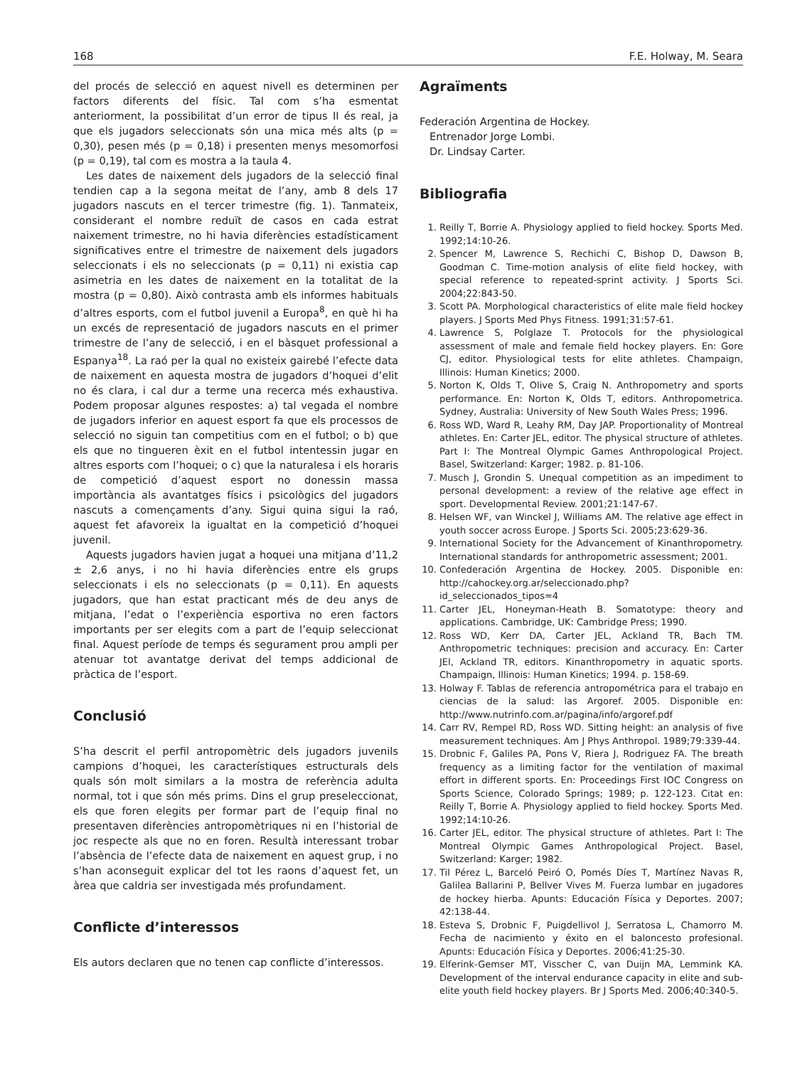168 F.E. Holway, M. Seara
del procés de selecció en aquest nivell es determinen per factors diferents del físic. Tal com s’ha esmentat anteriorment, la possibilitat d’un error de tipus II és real, ja que els jugadors seleccionats són una mica més alts (p = 0,30), pesen més (p = 0,18) i presenten menys mesomorfosi (p = 0,19), tal com es mostra a la taula 4.
Les dates de naixement dels jugadors de la selecció final tendien cap a la segona meitat de l’any, amb 8 dels 17 jugadors nascuts en el tercer trimestre (fig. 1). Tanmateix, considerant el nombre reduït de casos en cada estrat naixement trimestre, no hi havia diferències estadísticament significatives entre el trimestre de naixement dels jugadors seleccionats i els no seleccionats (p = 0,11) ni existia cap asimetria en les dates de naixement en la totalitat de la mostra (p = 0,80). Això contrasta amb els informes habituals d’altres esports, com el futbol juvenil a Europa<sup>8</sup>, en què hi ha un excés de representació de jugadors nascuts en el primer trimestre de l’any de selecció, i en el bàsquet professional a Espanya<sup>18</sup>. La raó per la qual no existeix gairebé l’efecte data de naixement en aquesta mostra de jugadors d’hoquei d’elit no és clara, i cal dur a terme una recerca més exhaustiva. Podem proposar algunes respostes: a) tal vegada el nombre de jugadors inferior en aquest esport fa que els processos de selecció no siguin tan competitius com en el futbol; o b) que els que no tingueren èxit en el futbol intentessin jugar en altres esports com l’hoquei; o c) que la naturalesa i els horaris de competició d’aquest esport no donessin massa importància als avantatges físics i psicològics del jugadors nascuts a començaments d’any. Sigui quina sigui la raó, aquest fet afavoreix la igualtat en la competició d’hoquei juvenil.
Aquests jugadors havien jugat a hoquei una mitjana d’11,2 ± 2,6 anys, i no hi havia diferències entre els grups seleccionats i els no seleccionats (p = 0,11). En aquests jugadors, que han estat practicant més de deu anys de mitjana, l’edat o l’experiència esportiva no eren factors importants per ser elegits com a part de l’equip seleccionat final. Aquest període de temps és segurament prou ampli per atenuar tot avantatge derivat del temps addicional de pràctica de l’esport.
Conclusió
S’ha descrit el perfil antropomètric dels jugadors juvenils campions d’hoquei, les característiques estructurals dels quals són molt similars a la mostra de referència adulta normal, tot i que són més prims. Dins el grup preseleccionat, els que foren elegits per formar part de l’equip final no presentaven diferències antropomètriques ni en l’historial de joc respecte als que no en foren. Resultà interessant trobar l’absència de l’efecte data de naixement en aquest grup, i no s’han aconseguit explicar del tot les raons d’aquest fet, un àrea que caldria ser investigada més profundament.
Conflicte d’interessos
Els autors declaren que no tenen cap conflicte d’interessos.
Agraïments
Federación Argentina de Hockey.
Entrenador Jorge Lombi.
Dr. Lindsay Carter.
Bibliografia
1. Reilly T, Borrie A. Physiology applied to field hockey. Sports Med. 1992;14:10-26.
2. Spencer M, Lawrence S, Rechichi C, Bishop D, Dawson B, Goodman C. Time-motion analysis of elite field hockey, with special reference to repeated-sprint activity. J Sports Sci. 2004;22:843-50.
3. Scott PA. Morphological characteristics of elite male field hockey players. J Sports Med Phys Fitness. 1991;31:57-61.
4. Lawrence S, Polglaze T. Protocols for the physiological assessment of male and female field hockey players. En: Gore CJ, editor. Physiological tests for elite athletes. Champaign, Illinois: Human Kinetics; 2000.
5. Norton K, Olds T, Olive S, Craig N. Anthropometry and sports performance. En: Norton K, Olds T, editors. Anthropometrica. Sydney, Australia: University of New South Wales Press; 1996.
6. Ross WD, Ward R, Leahy RM, Day JAP. Proportionality of Montreal athletes. En: Carter JEL, editor. The physical structure of athletes. Part I: The Montreal Olympic Games Anthropological Project. Basel, Switzerland: Karger; 1982. p. 81-106.
7. Musch J, Grondin S. Unequal competition as an impediment to personal development: a review of the relative age effect in sport. Developmental Review. 2001;21:147-67.
8. Helsen WF, van Winckel J, Williams AM. The relative age effect in youth soccer across Europe. J Sports Sci. 2005;23:629-36.
9. International Society for the Advancement of Kinanthropometry. International standards for anthropometric assessment; 2001.
10. Confederación Argentina de Hockey. 2005. Disponible en: http://cahockey.org.ar/seleccionado.php?id_seleccionados_tipos=4
11. Carter JEL, Honeyman-Heath B. Somatotype: theory and applications. Cambridge, UK: Cambridge Press; 1990.
12. Ross WD, Kerr DA, Carter JEL, Ackland TR, Bach TM. Anthropometric techniques: precision and accuracy. En: Carter JEl, Ackland TR, editors. Kinanthropometry in aquatic sports. Champaign, Illinois: Human Kinetics; 1994. p. 158-69.
13. Holway F. Tablas de referencia antropométrica para el trabajo en ciencias de la salud: las Argoref. 2005. Disponible en: http://www.nutrinfo.com.ar/pagina/info/argoref.pdf
14. Carr RV, Rempel RD, Ross WD. Sitting height: an analysis of five measurement techniques. Am J Phys Anthropol. 1989;79:339-44.
15. Drobnic F, Galiles PA, Pons V, Riera J, Rodriguez FA. The breath frequency as a limiting factor for the ventilation of maximal effort in different sports. En: Proceedings First IOC Congress on Sports Science, Colorado Springs; 1989; p. 122-123. Citat en: Reilly T, Borrie A. Physiology applied to field hockey. Sports Med. 1992;14:10-26.
16. Carter JEL, editor. The physical structure of athletes. Part I: The Montreal Olympic Games Anthropological Project. Basel, Switzerland: Karger; 1982.
17. Til Pérez L, Barceló Peiró O, Pomés Díes T, Martínez Navas R, Galilea Ballarini P, Bellver Vives M. Fuerza lumbar en jugadores de hockey hierba. Apunts: Educación Física y Deportes. 2007; 42:138-44.
18. Esteva S, Drobnic F, Puigdellivol J, Serratosa L, Chamorro M. Fecha de nacimiento y éxito en el baloncesto profesional. Apunts: Educación Física y Deportes. 2006;41:25-30.
19. Elferink-Gemser MT, Visscher C, van Duijn MA, Lemmink KA. Development of the interval endurance capacity in elite and sub-elite youth field hockey players. Br J Sports Med. 2006;40:340-5.